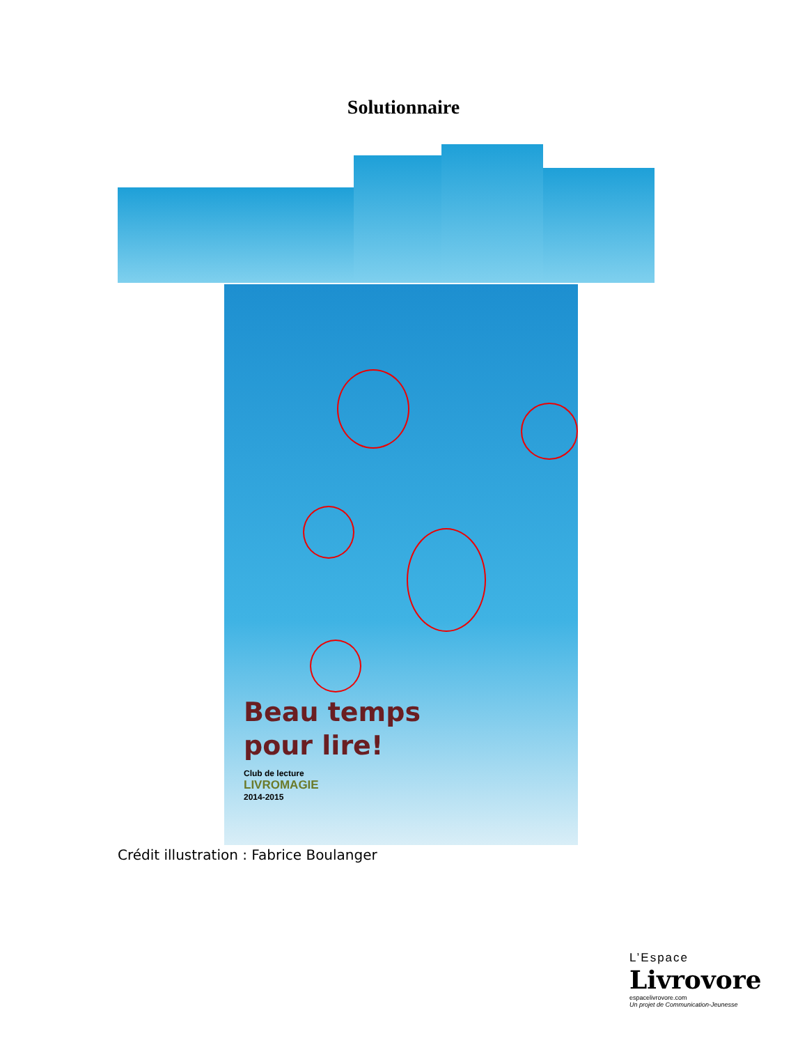Solutionnaire
Beau temps
pour lire!
Club de lecture
LIVROMAGIE
2014-2015
Crédit illustration : Fabrice Boulanger
L’Espace
Livrovore
espacelivrovore.com
Un projet de Communication-Jeunesse